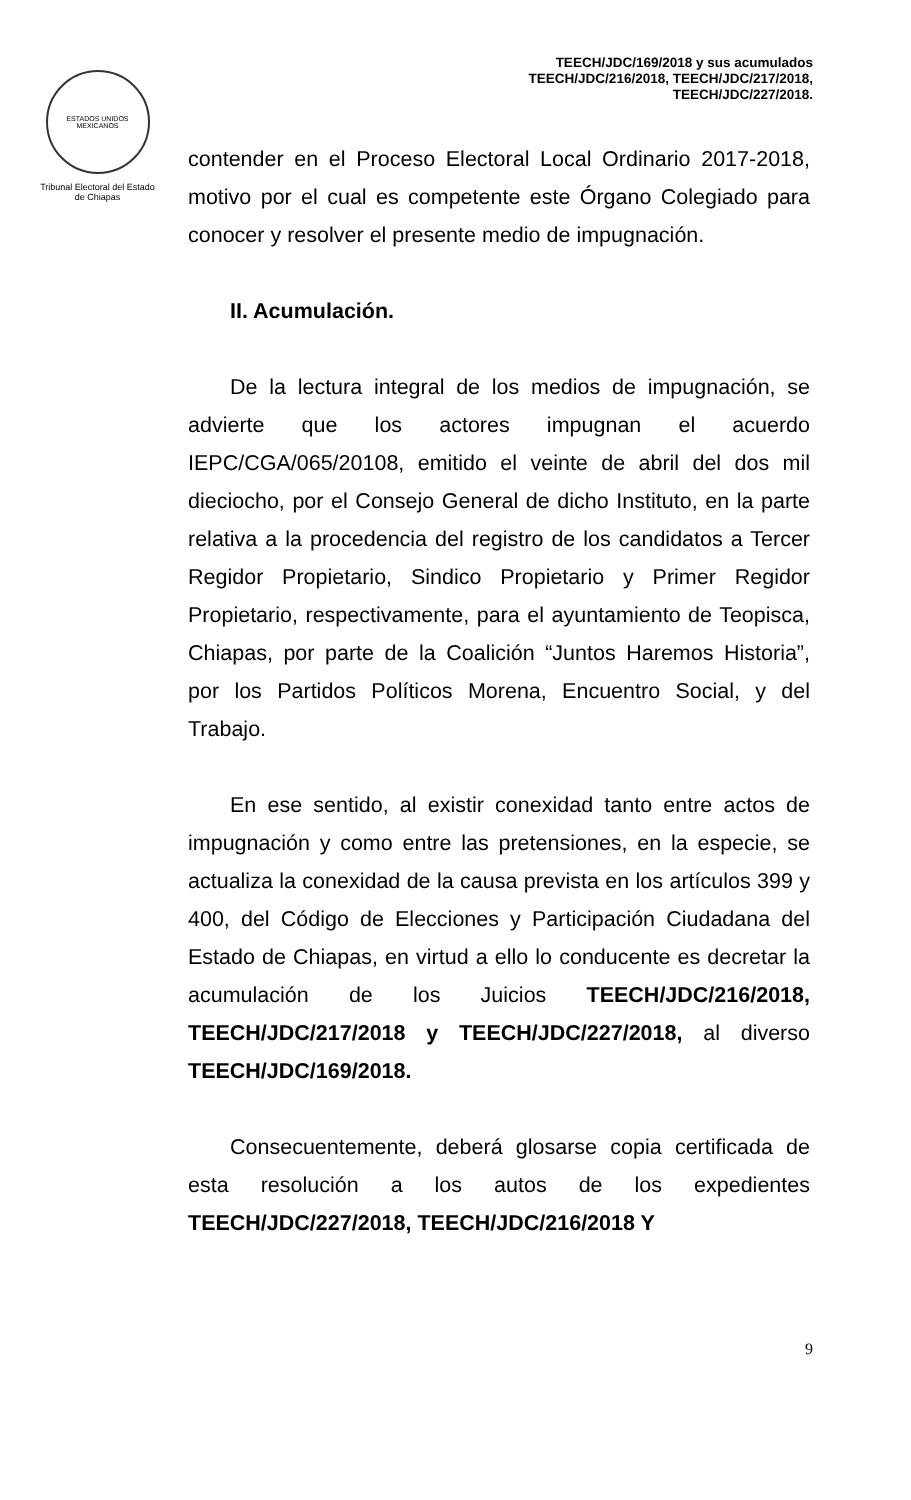TEECH/JDC/169/2018 y sus acumulados
TEECH/JDC/216/2018, TEECH/JDC/217/2018,
TEECH/JDC/227/2018.
ESTADOS UNIDOS MEXICANOS
Tribunal Electoral del Estado
de Chiapas
contender en el Proceso Electoral Local Ordinario 2017-2018, motivo por el cual es competente este Órgano Colegiado para conocer y resolver el presente medio de impugnación.
II. Acumulación.
De la lectura integral de los medios de impugnación, se advierte que los actores impugnan el acuerdo IEPC/CGA/065/20108, emitido el veinte de abril del dos mil dieciocho, por el Consejo General de dicho Instituto, en la parte relativa a la procedencia del registro de los candidatos a Tercer Regidor Propietario, Sindico Propietario y Primer Regidor Propietario, respectivamente, para el ayuntamiento de Teopisca, Chiapas, por parte de la Coalición “Juntos Haremos Historia”, por los Partidos Políticos Morena, Encuentro Social, y del Trabajo.
En ese sentido, al existir conexidad tanto entre actos de impugnación y como entre las pretensiones, en la especie, se actualiza la conexidad de la causa prevista en los artículos 399 y 400, del Código de Elecciones y Participación Ciudadana del Estado de Chiapas, en virtud a ello lo conducente es decretar la acumulación de los Juicios TEECH/JDC/216/2018, TEECH/JDC/217/2018 y TEECH/JDC/227/2018, al diverso TEECH/JDC/169/2018.
Consecuentemente, deberá glosarse copia certificada de esta resolución a los autos de los expedientes TEECH/JDC/227/2018, TEECH/JDC/216/2018 Y
9